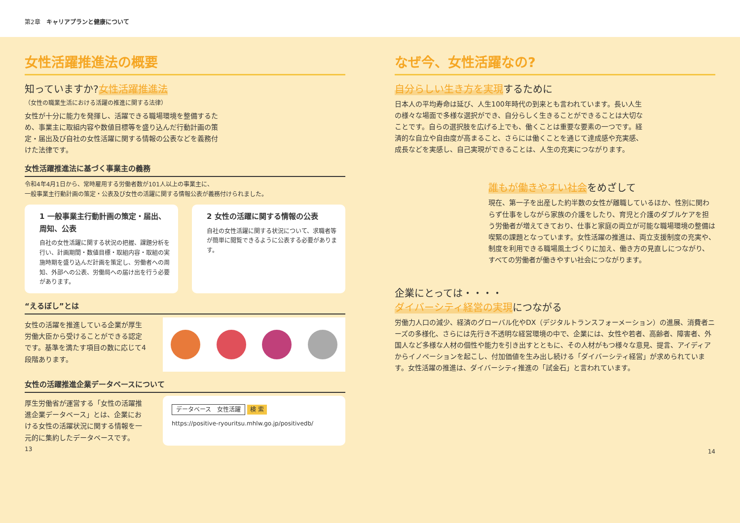第2章　キャリアプランと健康について
女性活躍推進法の概要
知っていますか?女性活躍推進法
（女性の職業生活における活躍の推進に関する法律）
女性が十分に能力を発揮し、活躍できる職場環境を整備するため、事業主に取組内容や数値目標等を盛り込んだ行動計画の策定・届出及び自社の女性活躍に関する情報の公表などを義務付けた法律です。
女性活躍推進法に基づく事業主の義務
令和4年4月1日から、常時雇用する労働者数が101人以上の事業主に、
一般事業主行動計画の策定・公表及び女性の活躍に関する情報公表が義務付けられました。
1 一般事業主行動計画の策定・届出、周知、公表
自社の女性活躍に関する状況の把握、課題分析を行い、計画期間・数値目標・取組内容・取組の実施時期を盛り込んだ計画を策定し、労働者への周知、外部への公表、労働局への届け出を行う必要があります。
2 女性の活躍に関する情報の公表
自社の女性活躍に関する状況について、求職者等が簡単に閲覧できるように公表する必要があります。
“えるぼし”とは
女性の活躍を推進している企業が厚生労働大臣から受けることができる認定です。基準を満たす項目の数に応じて4段階あります。
女性の活躍推進企業データベースについて
厚生労働省が運営する「女性の活躍推進企業データベース」とは、企業における女性の活躍状況に関する情報を一元的に集約したデータベースです。
データベース　女性活躍 検 索
https://positive-ryouritsu.mhlw.go.jp/positivedb/
13
なぜ今、女性活躍なの?
自分らしい生き方を実現するために
日本人の平均寿命は延び、人生100年時代の到来とも言われています。長い人生の様々な場面で多様な選択ができ、自分らしく生きることができることは大切なことです。自らの選択肢を広げる上でも、働くことは重要な要素の一つです。経済的な自立や自由度が高まること、さらには働くことを通じて達成感や充実感、成長などを実感し、自己実現ができることは、人生の充実につながります。
誰もが働きやすい社会をめざして
現在、第一子を出産した約半数の女性が離職しているほか、性別に関わらず仕事をしながら家族の介護をしたり、育児と介護のダブルケアを担う労働者が増えてきており、仕事と家庭の両立が可能な職場環境の整備は喫緊の課題となっています。女性活躍の推進は、両立支援制度の充実や、制度を利用できる職場風土づくりに加え、働き方の見直しにつながり、すべての労働者が働きやすい社会につながります。
企業にとっては・・・・
ダイバーシティ経営の実現につながる
労働力人口の減少、経済のグローバル化やDX（デジタルトランスフォーメーション）の進展、消費者ニーズの多様化、さらには先行き不透明な経営環境の中で、企業には、女性や若者、高齢者、障害者、外国人など多様な人材の個性や能力を引き出すとともに、その人材がもつ様々な意見、提言、アイディアからイノベーションを起こし、付加価値を生み出し続ける「ダイバーシティ経営」が求められています。女性活躍の推進は、ダイバーシティ推進の「試金石」と言われています。
14